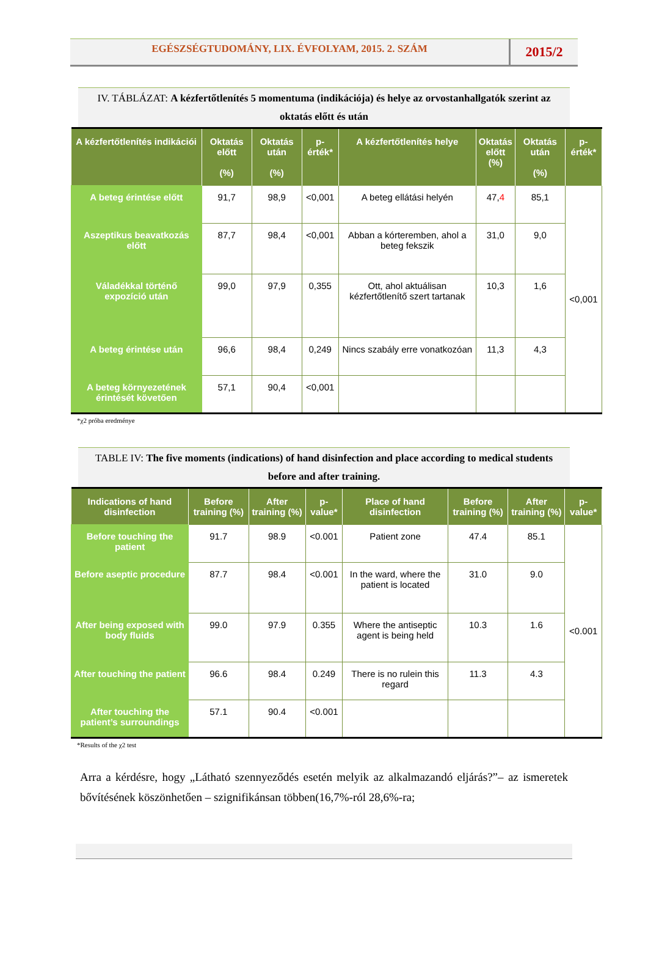EGÉSZSÉGTUDOMÁNY, LIX. ÉVFOLYAM, 2015. 2. SZÁM
2015/2
IV. TÁBLÁZAT: A kézfertőtlenítés 5 momentuma (indikációja) és helye az orvostanhallgatók szerint az oktatás előtt és után
| A kézfertőtlenítés indikációi | Oktatás előtt (%) | Oktatás után (%) | p-érték* | A kézfertőtlenítés helye | Oktatás előtt (%) | Oktatás után (%) | p-érték* |
| --- | --- | --- | --- | --- | --- | --- | --- |
| A beteg érintése előtt | 91,7 | 98,9 | <0,001 | A beteg ellátási helyén | 47, 4 | 85,1 | <0,001 |
| Aszeptikus beavatkozás előtt | 87,7 | 98,4 | <0,001 | Abban a kórteremben, ahol a beteg fekszik | 31,0 | 9,0 | |
| Váladékkal történő expozíció után | 99,0 | 97,9 | 0,355 | Ott, ahol aktuálisan kézfertőtlenítő szert tartanak | 10,3 | 1,6 | |
| A beteg érintése után | 96,6 | 98,4 | 0,249 | Nincs szabály erre vonatkozóan | 11,3 | 4,3 | |
| A beteg környezetének érintését követően | 57,1 | 90,4 | <0,001 | | | | |
*χ2 próba eredménye
TABLE IV: The five moments (indications) of hand disinfection and place according to medical students before and after training.
| Indications of hand disinfection | Before training (%) | After training (%) | p-value* | Place of hand disinfection | Before training (%) | After training (%) | p-value* |
| --- | --- | --- | --- | --- | --- | --- | --- |
| Before touching the patient | 91.7 | 98.9 | <0.001 | Patient zone | 47.4 | 85.1 | <0.001 |
| Before aseptic procedure | 87.7 | 98.4 | <0.001 | In the ward, where the patient is located | 31.0 | 9.0 | |
| After being exposed with body fluids | 99.0 | 97.9 | 0.355 | Where the antiseptic agent is being held | 10.3 | 1.6 | |
| After touching the patient | 96.6 | 98.4 | 0.249 | There is no rulein this regard | 11.3 | 4.3 | |
| After touching the patient’s surroundings | 57.1 | 90.4 | <0.001 | | | | |
*Results of the χ2 test
Arra a kérdésre, hogy „Látható szennyeződés esetén melyik az alkalmazandó eljárás?”– az ismeretek bővítésének köszönhetően – szignifikánsan többen(16,7%-ról 28,6%-ra;